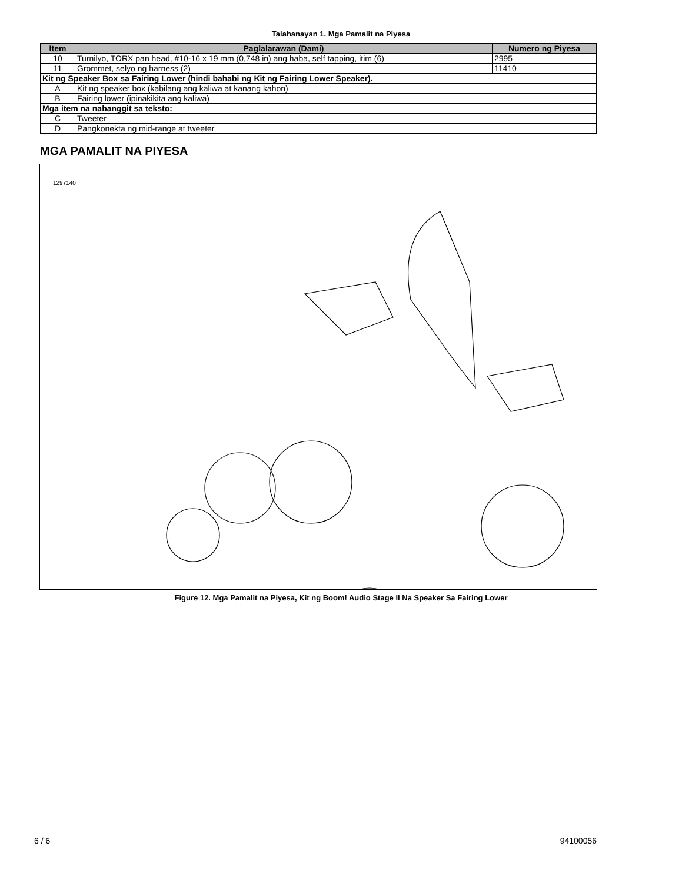Talahanayan 1. Mga Pamalit na Piyesa
| Item | Paglalarawan (Dami) | Numero ng Piyesa |
| --- | --- | --- |
| 10 | Turnilyo, TORX pan head, #10-16 x 19 mm (0,748 in) ang haba, self tapping, itim (6) | 2995 |
| 11 | Grommet, selyo ng harness (2) | 11410 |
| Kit ng Speaker Box sa Fairing Lower (hindi bahabi ng Kit ng Fairing Lower Speaker). | | |
| A | Kit ng speaker box (kabilang ang kaliwa at kanang kahon) | |
| B | Fairing lower (ipinakikita ang kaliwa) | |
| Mga item na nabanggit sa teksto: | | |
| C | Tweeter | |
| D | Pangkonekta ng mid-range at tweeter | |
MGA PAMALIT NA PIYESA
1297140
Figure 12. Mga Pamalit na Piyesa, Kit ng Boom! Audio Stage II Na Speaker Sa Fairing Lower
6 / 6 94100056